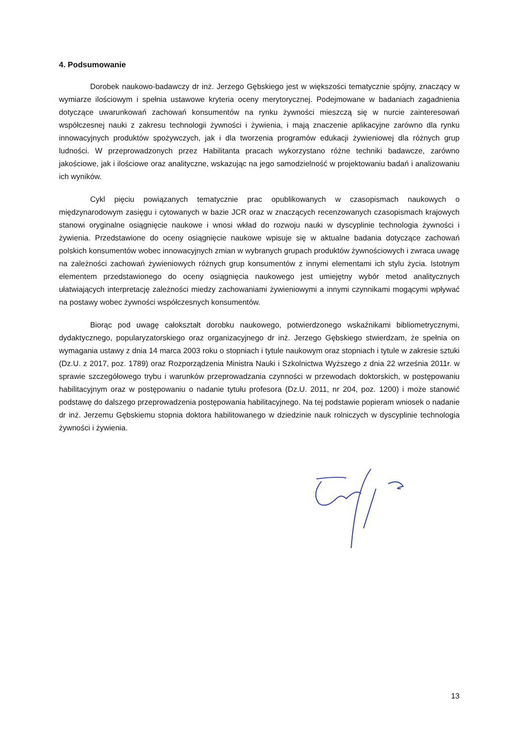4. Podsumowanie
Dorobek naukowo-badawczy dr inż. Jerzego Gębskiego jest w większości tematycznie spójny, znaczący w wymiarze ilościowym i spełnia ustawowe kryteria oceny merytorycznej. Podejmowane w badaniach zagadnienia dotyczące uwarunkowań zachowań konsumentów na rynku żywności mieszczą się w nurcie zainteresowań współczesnej nauki z zakresu technologii żywności i żywienia, i mają znaczenie aplikacyjne zarówno dla rynku innowacyjnych produktów spożywczych, jak i dla tworzenia programów edukacji żywieniowej dla różnych grup ludności. W przeprowadzonych przez Habilitanta pracach wykorzystano różne techniki badawcze, zarówno jakościowe, jak i ilościowe oraz analityczne, wskazując na jego samodzielność w projektowaniu badań i analizowaniu ich wyników.
Cykl pięciu powiązanych tematycznie prac opublikowanych w czasopismach naukowych o międzynarodowym zasięgu i cytowanych w bazie JCR oraz w znaczących recenzowanych czasopismach krajowych stanowi oryginalne osiągnięcie naukowe i wnosi wkład do rozwoju nauki w dyscyplinie technologia żywności i żywienia. Przedstawione do oceny osiągnięcie naukowe wpisuje się w aktualne badania dotyczące zachowań polskich konsumentów wobec innowacyjnych zmian w wybranych grupach produktów żywnościowych i zwraca uwagę na zależności zachowań żywieniowych różnych grup konsumentów z innymi elementami ich stylu życia. Istotnym elementem przedstawionego do oceny osiągnięcia naukowego jest umiejętny wybór metod analitycznych ułatwiających interpretację zależności miedzy zachowaniami żywieniowymi a innymi czynnikami mogącymi wpływać na postawy wobec żywności współczesnych konsumentów.
Biorąc pod uwagę całokształt dorobku naukowego, potwierdzonego wskaźnikami bibliometrycznymi, dydaktycznego, popularyzatorskiego oraz organizacyjnego dr inż. Jerzego Gębskiego stwierdzam, że spełnia on wymagania ustawy z dnia 14 marca 2003 roku o stopniach i tytule naukowym oraz stopniach i tytule w zakresie sztuki (Dz.U. z 2017, poz. 1789) oraz Rozporządzenia Ministra Nauki i Szkolnictwa Wyższego z dnia 22 września 2011r. w sprawie szczegółowego trybu i warunków przeprowadzania czynności w przewodach doktorskich, w postępowaniu habilitacyjnym oraz w postępowaniu o nadanie tytułu profesora (Dz.U. 2011, nr 204, poz. 1200) i może stanowić podstawę do dalszego przeprowadzenia postępowania habilitacyjnego. Na tej podstawie popieram wniosek o nadanie dr inż. Jerzemu Gębskiemu stopnia doktora habilitowanego w dziedzinie nauk rolniczych w dyscyplinie technologia żywności i żywienia.
13